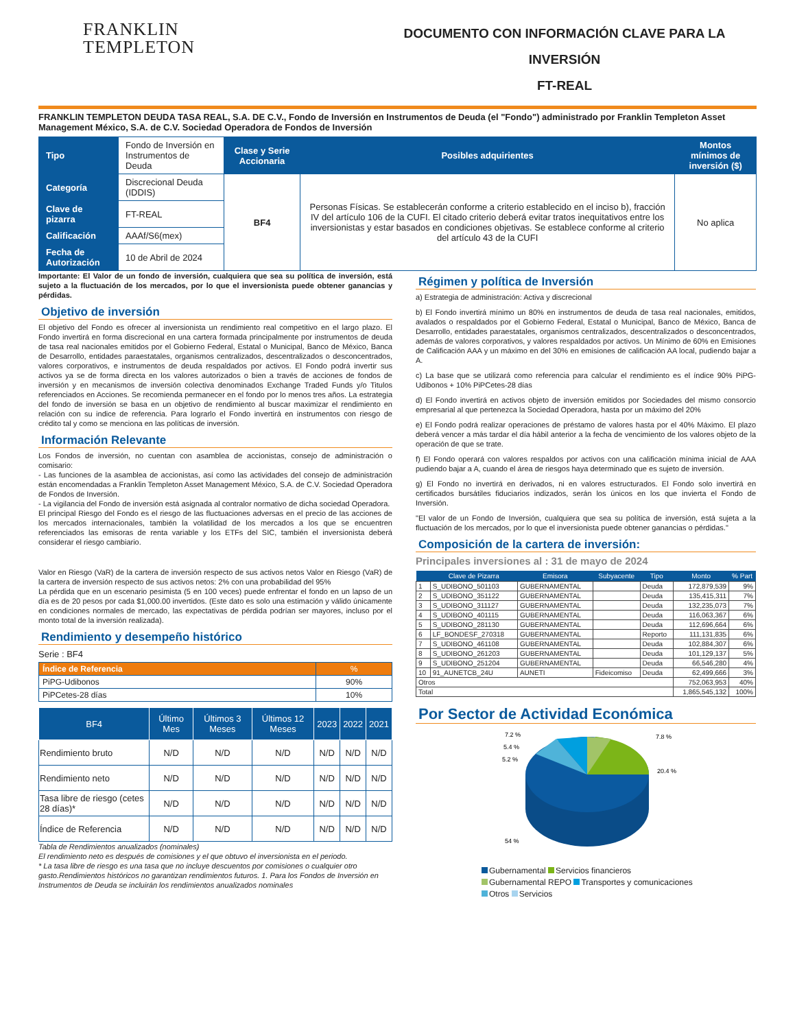FRANKLIN
TEMPLETON
DOCUMENTO CON INFORMACIÓN CLAVE PARA LA INVERSIÓN
FT-REAL
FRANKLIN TEMPLETON DEUDA TASA REAL, S.A. DE C.V., Fondo de Inversión en Instrumentos de Deuda (el "Fondo") administrado por Franklin Templeton Asset Management México, S.A. de C.V. Sociedad Operadora de Fondos de Inversión
| Tipo | Fondo de Inversión en Instrumentos de Deuda | Clase y Serie Accionaria | Posibles adquirientes | Montos mínimos de inversión ($) |
| Categoría | Discrecional Deuda (IDDIS) | BF4 | Personas Físicas. Se establecerán conforme a criterio establecido en el inciso b), fracción IV del artículo 106 de la CUFI. El citado criterio deberá evitar tratos inequitativos entre los inversionistas y estar basados en condiciones objetivas. Se establece conforme al criterio del artículo 43 de la CUFI | No aplica |
| Clave de pizarra | FT-REAL | | | |
| Calificación | AAAf/S6(mex) | | | |
| Fecha de Autorización | 10 de Abril de 2024 | | | |
Importante: El Valor de un fondo de inversión, cualquiera que sea su política de inversión, está sujeto a la fluctuación de los mercados, por lo que el inversionista puede obtener ganancias y pérdidas.
Objetivo de inversión
El objetivo del Fondo es ofrecer al inversionista un rendimiento real competitivo en el largo plazo. El Fondo invertirá en forma discrecional en una cartera formada principalmente por instrumentos de deuda de tasa real nacionales emitidos por el Gobierno Federal, Estatal o Municipal, Banco de México, Banca de Desarrollo, entidades paraestatales, organismos centralizados, descentralizados o desconcentrados, valores corporativos, e instrumentos de deuda respaldados por activos. El Fondo podrá invertir sus activos ya se de forma directa en los valores autorizados o bien a través de acciones de fondos de inversión y en mecanismos de inversión colectiva denominados Exchange Traded Funds y/o Titulos referenciados en Acciones. Se recomienda permanecer en el fondo por lo menos tres años. La estrategia del fondo de inversión se basa en un objetivo de rendimiento al buscar maximizar el rendimiento en relación con su indice de referencia. Para lograrlo el Fondo invertirá en instrumentos con riesgo de crédito tal y como se menciona en las políticas de inversión.
Información Relevante
Los Fondos de inversión, no cuentan con asamblea de accionistas, consejo de administración o comisario:
- Las funciones de la asamblea de accionistas, así como las actividades del consejo de administración están encomendadas a Franklin Templeton Asset Management México, S.A. de C.V. Sociedad Operadora de Fondos de Inversión.
- La vigilancia del Fondo de inversión está asignada al contralor normativo de dicha sociedad Operadora.
El principal Riesgo del Fondo es el riesgo de las fluctuaciones adversas en el precio de las acciones de los mercados internacionales, también la volatilidad de los mercados a los que se encuentren referenciados las emisoras de renta variable y los ETFs del SIC, también el inversionista deberá considerar el riesgo cambiario.
Valor en Riesgo (VaR) de la cartera de inversión respecto de sus activos netos Valor en Riesgo (VaR) de la cartera de inversión respecto de sus activos netos: 2% con una probabilidad del 95%
La pérdida que en un escenario pesimista (5 en 100 veces) puede enfrentar el fondo en un lapso de un día es de 20 pesos por cada $1,000.00 invertidos. (Este dato es solo una estimación y válido únicamente en condiciones normales de mercado, las expectativas de pérdida podrían ser mayores, incluso por el monto total de la inversión realizada).
Rendimiento y desempeño histórico
Serie : BF4
| Índice de Referencia | % |
| --- | --- |
| PiPG-Udibonos | 90% |
| PiPCetes-28 días | 10% |
| BF4 | Último Mes | Últimos 3 Meses | Últimos 12 Meses | 2023 | 2022 | 2021 |
| --- | --- | --- | --- | --- | --- | --- |
| Rendimiento bruto | N/D | N/D | N/D | N/D | N/D | N/D |
| Rendimiento neto | N/D | N/D | N/D | N/D | N/D | N/D |
| Tasa libre de riesgo (cetes 28 días)* | N/D | N/D | N/D | N/D | N/D | N/D |
| Índice de Referencia | N/D | N/D | N/D | N/D | N/D | N/D |
Tabla de Rendimientos anualizados (nominales)
El rendimiento neto es después de comisiones y el que obtuvo el inversionista en el periodo.
* La tasa libre de riesgo es una tasa que no incluye descuentos por comisiones o cualquier otro gasto.Rendimientos históricos no garantizan rendimientos futuros. 1. Para los Fondos de Inversión en Instrumentos de Deuda se incluirán los rendimientos anualizados nominales
Régimen y política de Inversión
a) Estrategia de administración: Activa y discrecional
b) El Fondo invertirá mínimo un 80% en instrumentos de deuda de tasa real nacionales, emitidos, avalados o respaldados por el Gobierno Federal, Estatal o Municipal, Banco de México, Banca de Desarrollo, entidades paraestatales, organismos centralizados, descentralizados o desconcentrados, además de valores corporativos, y valores respaldados por activos. Un Mínimo de 60% en Emisiones de Calificación AAA y un máximo en del 30% en emisiones de calificación AA local, pudiendo bajar a A.
c) La base que se utilizará como referencia para calcular el rendimiento es el índice 90% PiPG-Udibonos + 10% PiPCetes-28 días
d) El Fondo invertirá en activos objeto de inversión emitidos por Sociedades del mismo consorcio empresarial al que pertenezca la Sociedad Operadora, hasta por un máximo del 20%
e) El Fondo podrá realizar operaciones de préstamo de valores hasta por el 40% Máximo. El plazo deberá vencer a más tardar el día hábil anterior a la fecha de vencimiento de los valores objeto de la operación de que se trate.
f) El Fondo operará con valores respaldos por activos con una calificación mínima inicial de AAA pudiendo bajar a A, cuando el área de riesgos haya determinado que es sujeto de inversión.
g) El Fondo no invertirá en derivados, ni en valores estructurados. El Fondo solo invertirá en certificados bursátiles fiduciarios indizados, serán los únicos en los que invierta el Fondo de Inversión.
"El valor de un Fondo de Inversión, cualquiera que sea su política de inversión, está sujeta a la fluctuación de los mercados, por lo que el inversionista puede obtener ganancias o pérdidas."
Composición de la cartera de inversión:
Principales inversiones al : 31 de mayo de 2024
| | Clave de Pizarra | Emisora | Subyacente | Tipo | Monto | % Part |
| --- | --- | --- | --- | --- | --- | --- |
| 1 | S_UDIBONO_501103 | GUBERNAMENTAL | | Deuda | 172,879,539 | 9% |
| 2 | S_UDIBONO_351122 | GUBERNAMENTAL | | Deuda | 135,415,311 | 7% |
| 3 | S_UDIBONO_311127 | GUBERNAMENTAL | | Deuda | 132,235,073 | 7% |
| 4 | S_UDIBONO_401115 | GUBERNAMENTAL | | Deuda | 116,063,367 | 6% |
| 5 | S_UDIBONO_281130 | GUBERNAMENTAL | | Deuda | 112,696,664 | 6% |
| 6 | LF_BONDESF_270318 | GUBERNAMENTAL | | Reporto | 111,131,835 | 6% |
| 7 | S_UDIBONO_461108 | GUBERNAMENTAL | | Deuda | 102,884,307 | 6% |
| 8 | S_UDIBONO_261203 | GUBERNAMENTAL | | Deuda | 101,129,137 | 5% |
| 9 | S_UDIBONO_251204 | GUBERNAMENTAL | | Deuda | 66,546,280 | 4% |
| 10 | 91_AUNETCB_24U | AUNETI | Fideicomiso | Deuda | 62,499,666 | 3% |
| Otros | | | | | 752,063,953 | 40% |
| Total | | | | | 1,865,545,132 | 100% |
Por Sector de Actividad Económica
7.2 %
5.4 %
5.2 %
7.8 %
20.4 %
54 %
Gubernamental Servicios financieros
Gubernamental REPO Transportes y comunicaciones
Otros Servicios